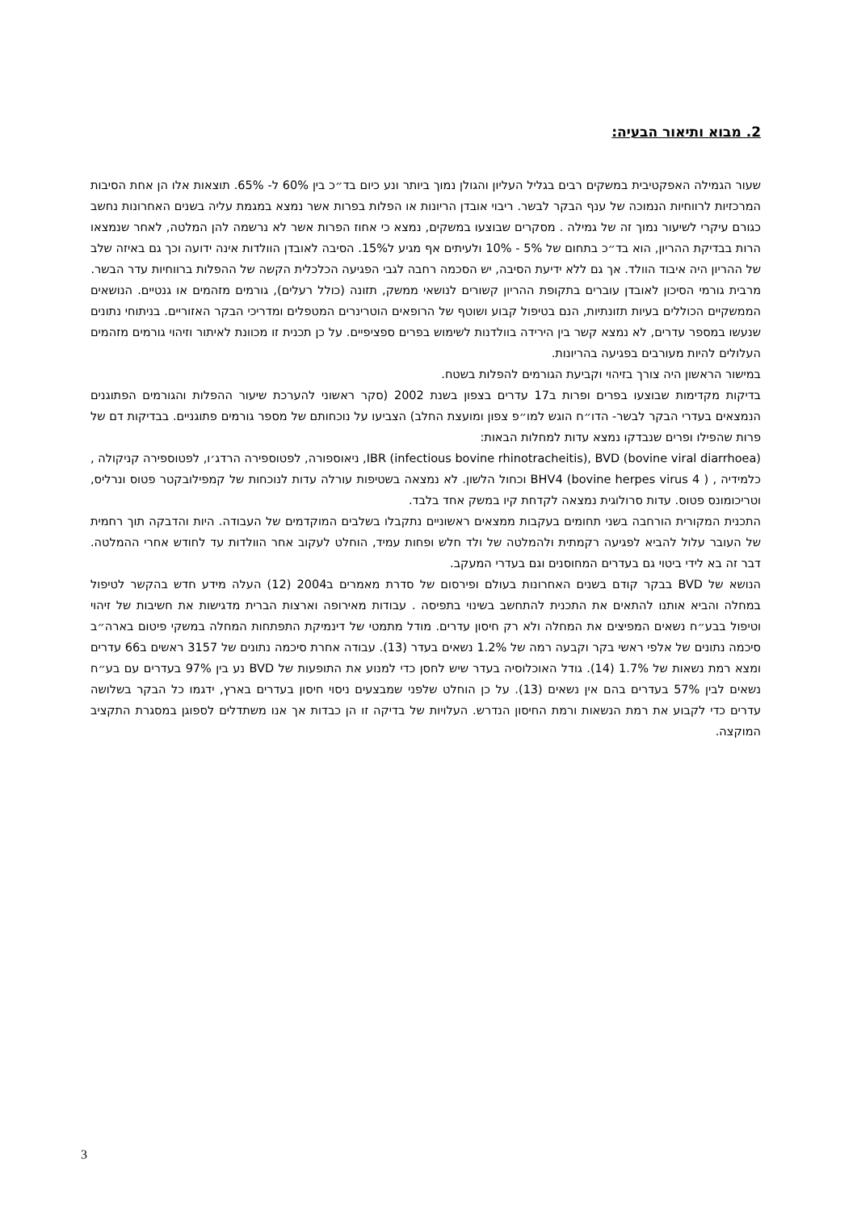2. מבוא ותיאור הבעיה:
שעור הגמילה האפקטיבית במשקים רבים בגליל העליון והגולן נמוך ביותר ונע כיום בד״כ בין 60% ל- 65%. תוצאות אלו הן אחת הסיבות המרכזיות לרווחיות הנמוכה של ענף הבקר לבשר. ריבוי אובדן הריונות או הפלות בפרות אשר נמצא במגמת עליה בשנים האחרונות נחשב כגורם עיקרי לשיעור נמוך זה של גמילה . מסקרים שבוצעו במשקים, נמצא כי אחוז הפרות אשר לא נרשמה להן המלטה, לאחר שנמצאו הרות בבדיקת ההריון, הוא בד״כ בתחום של 5% - 10% ולעיתים אף מגיע ל15%. הסיבה לאובדן הוולדות אינה ידועה וכך גם באיזה שלב של ההריון היה איבוד הוולד. אך גם ללא ידיעת הסיבה, יש הסכמה רחבה לגבי הפגיעה הכלכלית הקשה של ההפלות ברווחיות עדר הבשר.
מרבית גורמי הסיכון לאובדן עוברים בתקופת ההריון קשורים לנושאי ממשק, תזונה (כולל רעלים), גורמים מזהמים או גנטיים. הנושאים הממשקיים הכוללים בעיות תזונתיות, הנם בטיפול קבוע ושוטף של הרופאים הוטרינרים המטפלים ומדריכי הבקר האזוריים. בניתוחי נתונים שנעשו במספר עדרים, לא נמצא קשר בין הירידה בוולדנות לשימוש בפרים ספציפיים. על כן תכנית זו מכוונת לאיתור וזיהוי גורמים מזהמים העלולים להיות מעורבים בפגיעה בהריונות.
במישור הראשון היה צורך בזיהוי וקביעת הגורמים להפלות בשטח.
בדיקות מקדימות שבוצעו בפרים ופרות ב17 עדרים בצפון בשנת 2002 (סקר ראשוני להערכת שיעור ההפלות והגורמים הפתוגנים הנמצאים בעדרי הבקר לבשר- הדו״ח הוגש למו״פ צפון ומועצת החלב) הצביעו על נוכחותם של מספר גורמים פתוגניים. בבדיקות דם של פרות שהפילו ופרים שנבדקו נמצא עדות למחלות הבאות:
IBR (infectious bovine rhinotracheitis), BVD (bovine viral diarrhoea), ניאוספורה, לפטוספירה הרדג׳ו, לפטוספירה קניקולה , כלמידיה , BHV4 (bovine herpes virus 4 ) וכחול הלשון. לא נמצאה בשטיפות עורלה עדות לנוכחות של קמפילובקטר פטוס ונרליס, וטריכומונס פטוס. עדות סרולוגית נמצאה לקדחת קיו במשק אחד בלבד.
התכנית המקורית הורחבה בשני תחומים בעקבות ממצאים ראשוניים נתקבלו בשלבים המוקדמים של העבודה. היות והדבקה תוך רחמית של העובר עלול להביא לפגיעה רקמתית ולהמלטה של ולד חלש ופחות עמיד, הוחלט לעקוב אחר הוולדות עד לחודש אחרי ההמלטה. דבר זה בא לידי ביטוי גם בעדרים המחוסנים וגם בעדרי המעקב.
הנושא של BVD בבקר קודם בשנים האחרונות בעולם ופירסום של סדרת מאמרים ב2004 (12) העלה מידע חדש בהקשר לטיפול במחלה והביא אותנו להתאים את התכנית להתחשב בשינוי בתפיסה . עבודות מאירופה וארצות הברית מדגישות את חשיבות של זיהוי וטיפול בבע״ח נשאים המפיצים את המחלה ולא רק חיסון עדרים. מודל מתמטי של דינמיקת התפתחות המחלה במשקי פיטום בארה״ב סיכמה נתונים של אלפי ראשי בקר וקבעה רמה של 1.2% נשאים בעדר (13). עבודה אחרת סיכמה נתונים של 3157 ראשים ב66 עדרים ומצא רמת נשאות של 1.7% (14). גודל האוכלוסיה בעדר שיש לחסן כדי למנוע את התופעות של BVD נע בין 97% בעדרים עם בע״ח נשאים לבין 57% בעדרים בהם אין נשאים (13). על כן הוחלט שלפני שמבצעים ניסוי חיסון בעדרים בארץ, ידגמו כל הבקר בשלושה עדרים כדי לקבוע את רמת הנשאות ורמת החיסון הנדרש. העלויות של בדיקה זו הן כבדות אך אנו משתדלים לספוגן במסגרת התקציב המוקצה.
3